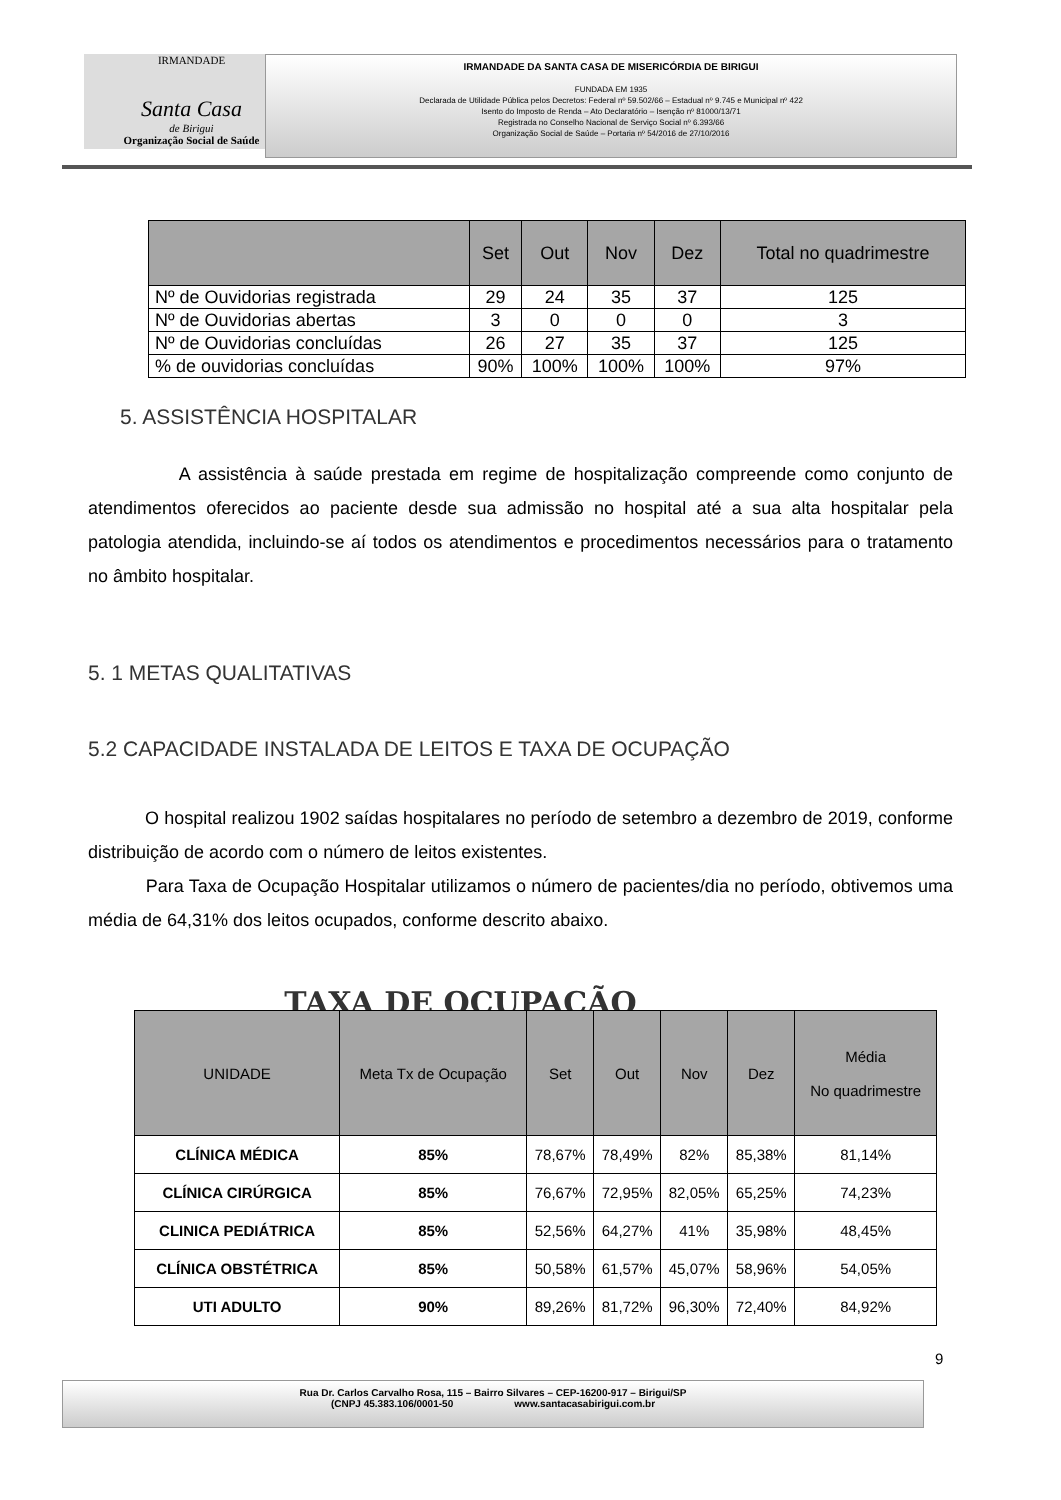IRMANDADE
Santa Casa
de Birigui
Organização Social de Saúde
IRMANDADE DA SANTA CASA DE MISERICÓRDIA DE BIRIGUI
FUNDADA EM 1935
Declarada de Utilidade Pública pelos Decretos: Federal nº 59.502/66 – Estadual nº 9.745 e Municipal nº 422
Isento do Imposto de Renda – Ato Declaratório – Isenção nº 81000/13/71
Registrada no Conselho Nacional de Serviço Social nº 6.393/66
Organização Social de Saúde – Portaria nº 54/2016 de 27/10/2016
| | Set | Out | Nov | Dez | Total no quadrimestre |
| --- | --- | --- | --- | --- | --- |
| Nº de Ouvidorias registrada | 29 | 24 | 35 | 37 | 125 |
| Nº de Ouvidorias abertas | 3 | 0 | 0 | 0 | 3 |
| Nº de Ouvidorias concluídas | 26 | 27 | 35 | 37 | 125 |
| % de ouvidorias concluídas | 90% | 100% | 100% | 100% | 97% |
5. ASSISTÊNCIA HOSPITALAR
A assistência à saúde prestada em regime de hospitalização compreende como conjunto de atendimentos oferecidos ao paciente desde sua admissão no hospital até a sua alta hospitalar pela patologia atendida, incluindo-se aí todos os atendimentos e procedimentos necessários para o tratamento no âmbito hospitalar.
5. 1 METAS QUALITATIVAS
5.2 CAPACIDADE INSTALADA DE LEITOS E TAXA DE OCUPAÇÃO
O hospital realizou 1902 saídas hospitalares no período de setembro a dezembro de 2019, conforme distribuição de acordo com o número de leitos existentes.
Para Taxa de Ocupação Hospitalar utilizamos o número de pacientes/dia no período, obtivemos uma média de 64,31% dos leitos ocupados, conforme descrito abaixo.
TAXA DE OCUPAÇÃO
| UNIDADE | Meta Tx de Ocupação | Set | Out | Nov | Dez | Média No quadrimestre |
| --- | --- | --- | --- | --- | --- | --- |
| CLÍNICA MÉDICA | 85% | 78,67% | 78,49% | 82% | 85,38% | 81,14% |
| CLÍNICA CIRÚRGICA | 85% | 76,67% | 72,95% | 82,05% | 65,25% | 74,23% |
| CLINICA PEDIÁTRICA | 85% | 52,56% | 64,27% | 41% | 35,98% | 48,45% |
| CLÍNICA OBSTÉTRICA | 85% | 50,58% | 61,57% | 45,07% | 58,96% | 54,05% |
| UTI ADULTO | 90% | 89,26% | 81,72% | 96,30% | 72,40% | 84,92% |
9
Rua Dr. Carlos Carvalho Rosa, 115 – Bairro Silvares – CEP-16200-917 – Birigui/SP
(CNPJ 45.383.106/0001-50 www.santacasabirigui.com.br